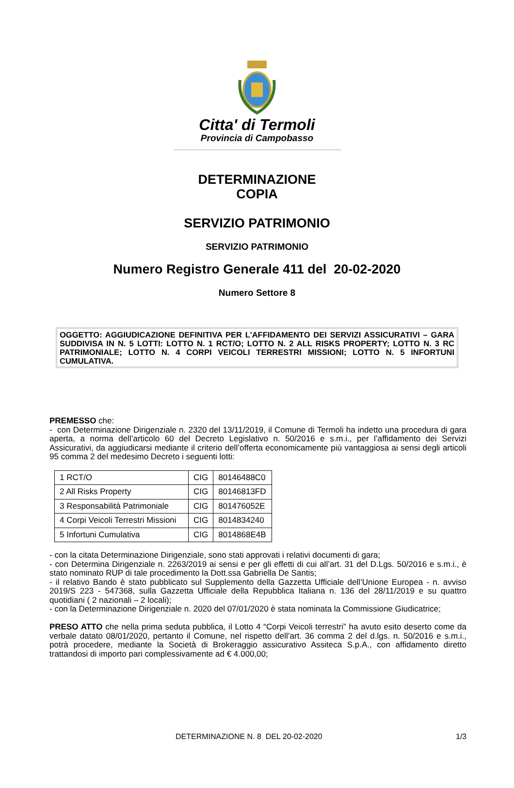Citta' di Termoli
Provincia di Campobasso
DETERMINAZIONE
COPIA
SERVIZIO PATRIMONIO
SERVIZIO PATRIMONIO
Numero Registro Generale 411 del 20-02-2020
Numero Settore 8
OGGETTO: AGGIUDICAZIONE DEFINITIVA PER L'AFFIDAMENTO DEI SERVIZI ASSICURATIVI – GARA SUDDIVISA IN N. 5 LOTTI: LOTTO N. 1 RCT/O; LOTTO N. 2 ALL RISKS PROPERTY; LOTTO N. 3 RC PATRIMONIALE; LOTTO N. 4 CORPI VEICOLI TERRESTRI MISSIONI; LOTTO N. 5 INFORTUNI CUMULATIVA.
PREMESSO che:
- con Determinazione Dirigenziale n. 2320 del 13/11/2019, il Comune di Termoli ha indetto una procedura di gara aperta, a norma dell’articolo 60 del Decreto Legislativo n. 50/2016 e s.m.i., per l’affidamento dei Servizi Assicurativi, da aggiudicarsi mediante il criterio dell’offerta economicamente più vantaggiosa ai sensi degli articoli 95 comma 2 del medesimo Decreto i seguenti lotti:
| 1 RCT/O | CIG | 80146488C0 |
| 2 All Risks Property | CIG | 80146813FD |
| 3 Responsabilità Patrimoniale | CIG | 801476052E |
| 4 Corpi Veicoli Terrestri Missioni | CIG | 8014834240 |
| 5 Infortuni Cumulativa | CIG | 8014868E4B |
- con la citata Determinazione Dirigenziale, sono stati approvati i relativi documenti di gara;
- con Determina Dirigenziale n. 2263/2019 ai sensi e per gli effetti di cui all’art. 31 del D.Lgs. 50/2016 e s.m.i., è stato nominato RUP di tale procedimento la Dott.ssa Gabriella De Santis;
- il relativo Bando è stato pubblicato sul Supplemento della Gazzetta Ufficiale dell’Unione Europea - n. avviso 2019/S 223 - 547368, sulla Gazzetta Ufficiale della Repubblica Italiana n. 136 del 28/11/2019 e su quattro quotidiani ( 2 nazionali – 2 locali);
- con la Determinazione Dirigenziale n. 2020 del 07/01/2020 è stata nominata la Commissione Giudicatrice;
PRESO ATTO che nella prima seduta pubblica, il Lotto 4 “Corpi Veicoli terrestri” ha avuto esito deserto come da verbale datato 08/01/2020, pertanto il Comune, nel rispetto dell’art. 36 comma 2 del d.lgs. n. 50/2016 e s.m.i., potrà procedere, mediante la Società di Brokeraggio assicurativo Assiteca S.p.A., con affidamento diretto trattandosi di importo pari complessivamente ad € 4.000,00;
DETERMINAZIONE N. 8 DEL 20-02-2020 1/3